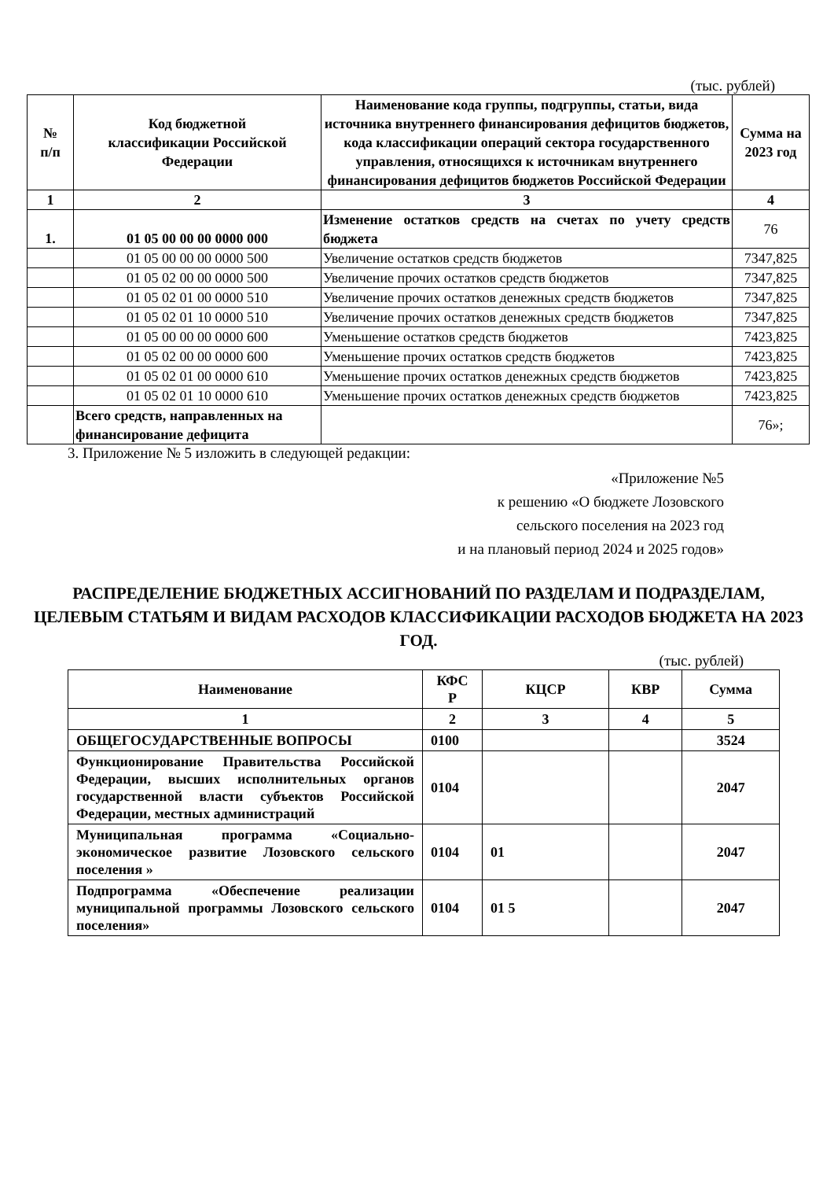(тыс. рублей)
| № п/п | Код бюджетной классификации Российской Федерации | Наименование кода группы, подгруппы, статьи, вида источника внутреннего финансирования дефицитов бюджетов, кода классификации операций сектора государственного управления, относящихся к источникам внутреннего финансирования дефицитов бюджетов Российской Федерации | Сумма на 2023 год |
| --- | --- | --- | --- |
| 1 | 2 | 3 | 4 |
| 1. | 01 05 00 00 00 0000 000 | Изменение остатков средств на счетах по учету средств бюджета | 76 |
| | 01 05 00 00 00 0000 500 | Увеличение остатков средств бюджетов | 7347,825 |
| | 01 05 02 00 00 0000 500 | Увеличение прочих остатков средств бюджетов | 7347,825 |
| | 01 05 02 01 00 0000 510 | Увеличение прочих остатков денежных средств бюджетов | 7347,825 |
| | 01 05 02 01 10 0000 510 | Увеличение прочих остатков денежных средств бюджетов | 7347,825 |
| | 01 05 00 00 00 0000 600 | Уменьшение остатков средств бюджетов | 7423,825 |
| | 01 05 02 00 00 0000 600 | Уменьшение прочих остатков средств бюджетов | 7423,825 |
| | 01 05 02 01 00 0000 610 | Уменьшение прочих остатков денежных средств бюджетов | 7423,825 |
| | 01 05 02 01 10 0000 610 | Уменьшение прочих остатков денежных средств бюджетов | 7423,825 |
| | Всего средств, направленных на финансирование дефицита | | 76»; |
3. Приложение № 5 изложить в следующей редакции:
«Приложение №5
к решению «О бюджете Лозовского
сельского поселения на 2023 год
и на плановый период 2024 и 2025 годов»
РАСПРЕДЕЛЕНИЕ БЮДЖЕТНЫХ АССИГНОВАНИЙ ПО РАЗДЕЛАМ И ПОДРАЗДЕЛАМ, ЦЕЛЕВЫМ СТАТЬЯМ И ВИДАМ РАСХОДОВ КЛАССИФИКАЦИИ РАСХОДОВ БЮДЖЕТА НА 2023 ГОД.
(тыс. рублей)
| Наименование | КФС Р | КЦСР | КВР | Сумма |
| 1 | 2 | 3 | 4 | 5 |
| ОБЩЕГОСУДАРСТВЕННЫЕ ВОПРОСЫ | 0100 | | | 3524 |
| Функционирование Правительства Российской Федерации, высших исполнительных органов государственной власти субъектов Российской Федерации, местных администраций | 0104 | | | 2047 |
| Муниципальная программа «Социально-экономическое развитие Лозовского сельского поселения » | 0104 | 01 | | 2047 |
| Подпрограмма «Обеспечение реализации муниципальной программы Лозовского сельского поселения» | 0104 | 01 5 | | 2047 |